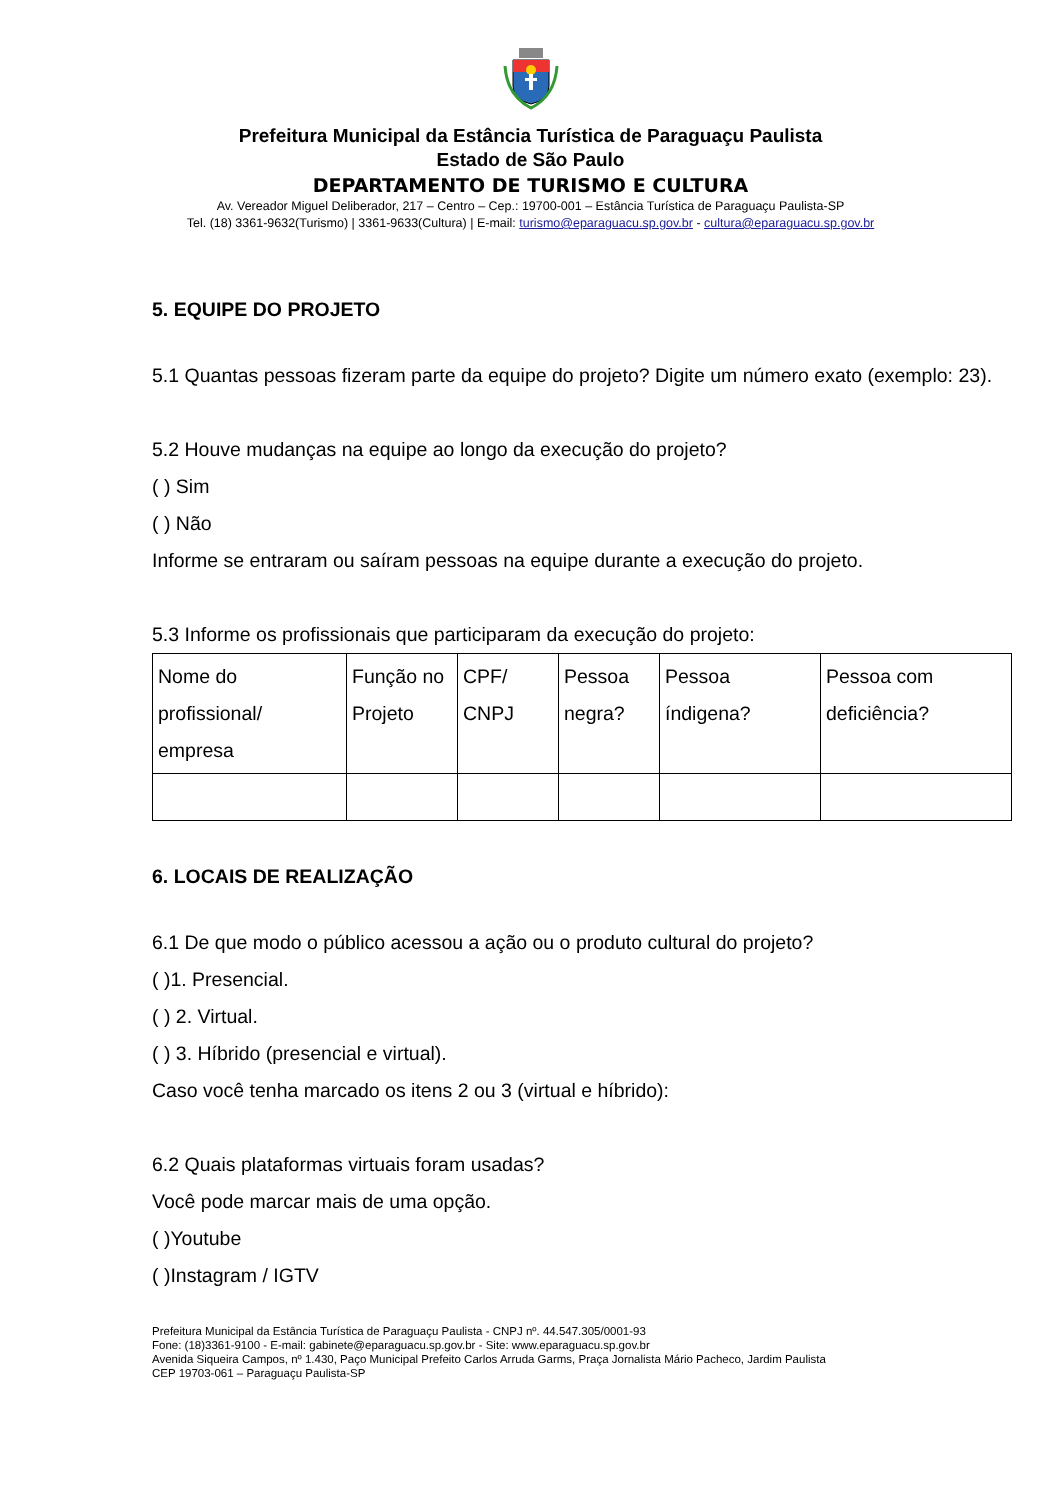Prefeitura Municipal da Estância Turística de Paraguaçu Paulista
Estado de São Paulo
DEPARTAMENTO DE TURISMO E CULTURA
Av. Vereador Miguel Deliberador, 217 – Centro – Cep.: 19700-001 – Estância Turística de Paraguaçu Paulista-SP
Tel. (18) 3361-9632(Turismo) | 3361-9633(Cultura) | E-mail: turismo@eparaguacu.sp.gov.br - cultura@eparaguacu.sp.gov.br
5. EQUIPE DO PROJETO
5.1 Quantas pessoas fizeram parte da equipe do projeto? Digite um número exato (exemplo: 23).
5.2 Houve mudanças na equipe ao longo da execução do projeto?
( ) Sim
( ) Não
Informe se entraram ou saíram pessoas na equipe durante a execução do projeto.
5.3 Informe os profissionais que participaram da execução do projeto:
| Nome do profissional/ empresa | Função no Projeto | CPF/ CNPJ | Pessoa negra? | Pessoa índigena? | Pessoa com deficiência? |
6. LOCAIS DE REALIZAÇÃO
6.1 De que modo o público acessou a ação ou o produto cultural do projeto?
( )1. Presencial.
( ) 2. Virtual.
( ) 3. Híbrido (presencial e virtual).
Caso você tenha marcado os itens 2 ou 3 (virtual e híbrido):
6.2 Quais plataformas virtuais foram usadas?
Você pode marcar mais de uma opção.
( )Youtube
( )Instagram / IGTV
Prefeitura Municipal da Estância Turística de Paraguaçu Paulista - CNPJ nº. 44.547.305/0001-93
Fone: (18)3361-9100 - E-mail: gabinete@eparaguacu.sp.gov.br - Site: www.eparaguacu.sp.gov.br
Avenida Siqueira Campos, nº 1.430, Paço Municipal Prefeito Carlos Arruda Garms, Praça Jornalista Mário Pacheco, Jardim Paulista
CEP 19703-061 – Paraguaçu Paulista-SP